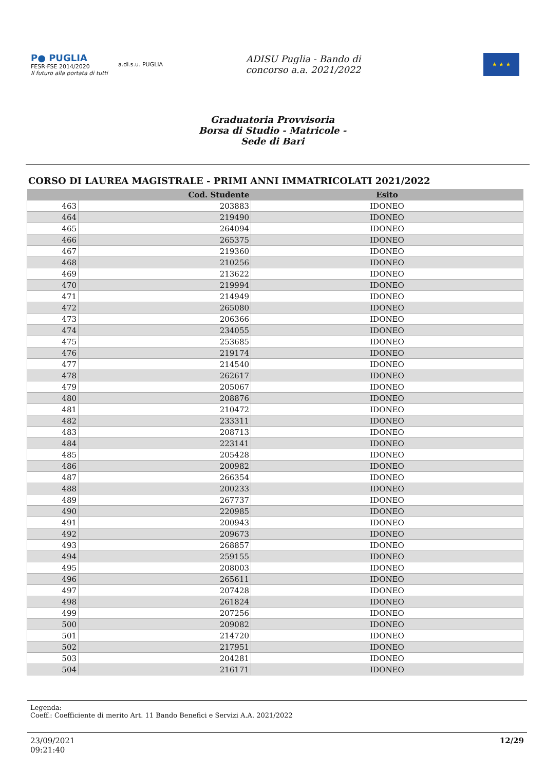P● PUGLIA
FESR·FSE 2014/2020
Il futuro alla portata di tutti
a.di.s.u. PUGLIA
ADISU Puglia - Bando di
concorso a.a. 2021/2022
★ ★ ★
Graduatoria Provvisoria
Borsa di Studio - Matricole -
Sede di Bari
CORSO DI LAUREA MAGISTRALE - PRIMI ANNI IMMATRICOLATI 2021/2022
| | Cod. Studente | Esito |
| --- | --- | --- |
| 463 | 203883 | IDONEO |
| 464 | 219490 | IDONEO |
| 465 | 264094 | IDONEO |
| 466 | 265375 | IDONEO |
| 467 | 219360 | IDONEO |
| 468 | 210256 | IDONEO |
| 469 | 213622 | IDONEO |
| 470 | 219994 | IDONEO |
| 471 | 214949 | IDONEO |
| 472 | 265080 | IDONEO |
| 473 | 206366 | IDONEO |
| 474 | 234055 | IDONEO |
| 475 | 253685 | IDONEO |
| 476 | 219174 | IDONEO |
| 477 | 214540 | IDONEO |
| 478 | 262617 | IDONEO |
| 479 | 205067 | IDONEO |
| 480 | 208876 | IDONEO |
| 481 | 210472 | IDONEO |
| 482 | 233311 | IDONEO |
| 483 | 208713 | IDONEO |
| 484 | 223141 | IDONEO |
| 485 | 205428 | IDONEO |
| 486 | 200982 | IDONEO |
| 487 | 266354 | IDONEO |
| 488 | 200233 | IDONEO |
| 489 | 267737 | IDONEO |
| 490 | 220985 | IDONEO |
| 491 | 200943 | IDONEO |
| 492 | 209673 | IDONEO |
| 493 | 268857 | IDONEO |
| 494 | 259155 | IDONEO |
| 495 | 208003 | IDONEO |
| 496 | 265611 | IDONEO |
| 497 | 207428 | IDONEO |
| 498 | 261824 | IDONEO |
| 499 | 207256 | IDONEO |
| 500 | 209082 | IDONEO |
| 501 | 214720 | IDONEO |
| 502 | 217951 | IDONEO |
| 503 | 204281 | IDONEO |
| 504 | 216171 | IDONEO |
Legenda:
Coeff.: Coefficiente di merito Art. 11 Bando Benefici e Servizi A.A. 2021/2022
23/09/2021
09:21:40
12/29